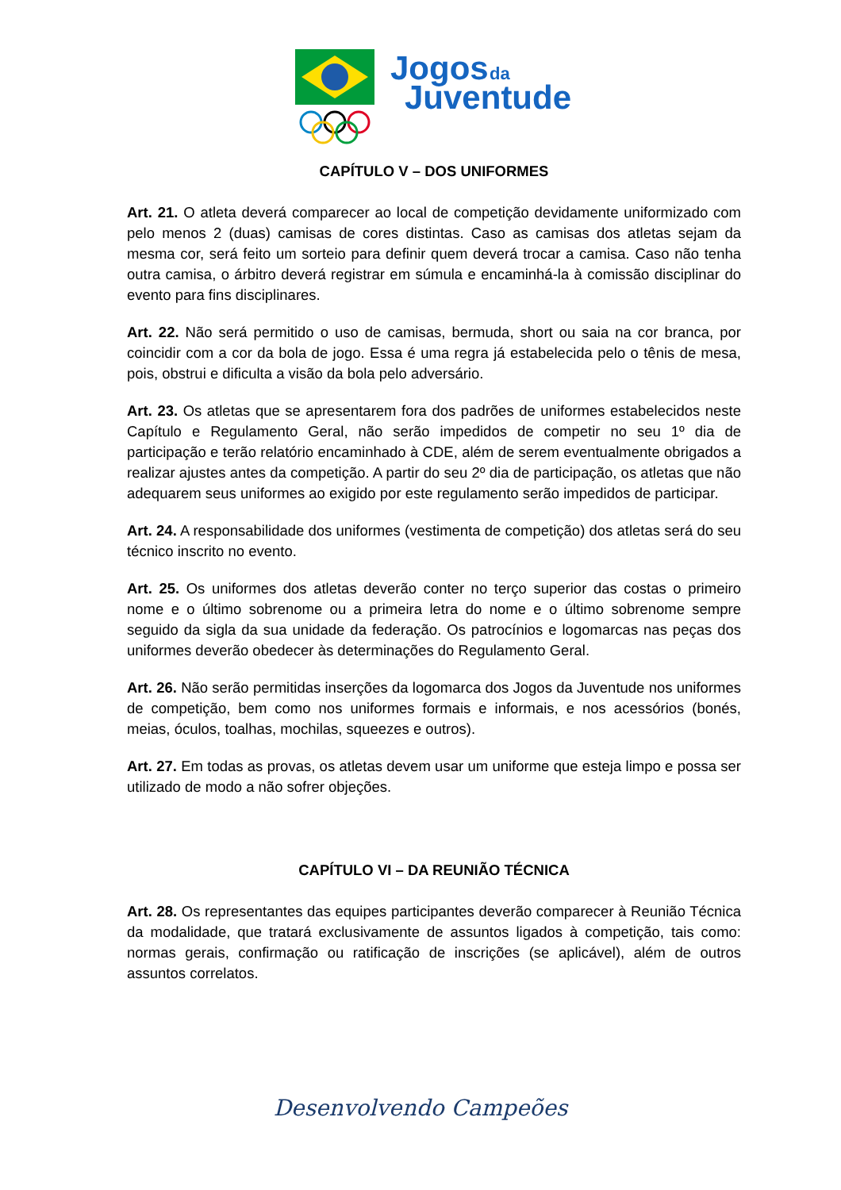Jogos
da
Juventude
CAPÍTULO V – DOS UNIFORMES
Art. 21. O atleta deverá comparecer ao local de competição devidamente uniformizado com pelo menos 2 (duas) camisas de cores distintas. Caso as camisas dos atletas sejam da mesma cor, será feito um sorteio para definir quem deverá trocar a camisa. Caso não tenha outra camisa, o árbitro deverá registrar em súmula e encaminhá-la à comissão disciplinar do evento para fins disciplinares.
Art. 22. Não será permitido o uso de camisas, bermuda, short ou saia na cor branca, por coincidir com a cor da bola de jogo. Essa é uma regra já estabelecida pelo o tênis de mesa, pois, obstrui e dificulta a visão da bola pelo adversário.
Art. 23. Os atletas que se apresentarem fora dos padrões de uniformes estabelecidos neste Capítulo e Regulamento Geral, não serão impedidos de competir no seu 1º dia de participação e terão relatório encaminhado à CDE, além de serem eventualmente obrigados a realizar ajustes antes da competição. A partir do seu 2º dia de participação, os atletas que não adequarem seus uniformes ao exigido por este regulamento serão impedidos de participar.
Art. 24. A responsabilidade dos uniformes (vestimenta de competição) dos atletas será do seu técnico inscrito no evento.
Art. 25. Os uniformes dos atletas deverão conter no terço superior das costas o primeiro nome e o último sobrenome ou a primeira letra do nome e o último sobrenome sempre seguido da sigla da sua unidade da federação. Os patrocínios e logomarcas nas peças dos uniformes deverão obedecer às determinações do Regulamento Geral.
Art. 26. Não serão permitidas inserções da logomarca dos Jogos da Juventude nos uniformes de competição, bem como nos uniformes formais e informais, e nos acessórios (bonés, meias, óculos, toalhas, mochilas, squeezes e outros).
Art. 27. Em todas as provas, os atletas devem usar um uniforme que esteja limpo e possa ser utilizado de modo a não sofrer objeções.
CAPÍTULO VI – DA REUNIÃO TÉCNICA
Art. 28. Os representantes das equipes participantes deverão comparecer à Reunião Técnica da modalidade, que tratará exclusivamente de assuntos ligados à competição, tais como: normas gerais, confirmação ou ratificação de inscrições (se aplicável), além de outros assuntos correlatos.
Desenvolvendo Campeões